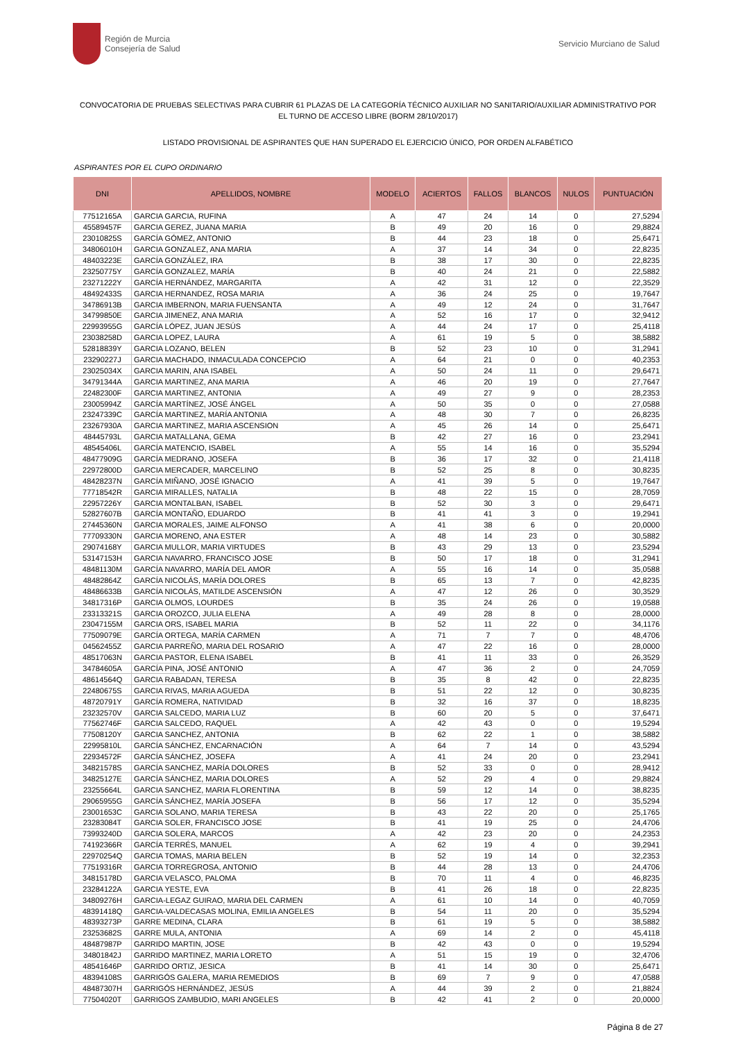Región de Murcia
Consejería de Salud
Servicio Murciano de Salud
CONVOCATORIA DE PRUEBAS SELECTIVAS PARA CUBRIR 61 PLAZAS DE LA CATEGORÍA TÉCNICO AUXILIAR NO SANITARIO/AUXILIAR ADMINISTRATIVO POR EL TURNO DE ACCESO LIBRE (BORM 28/10/2017)
LISTADO PROVISIONAL DE ASPIRANTES QUE HAN SUPERADO EL EJERCICIO ÚNICO, POR ORDEN ALFABÉTICO
ASPIRANTES POR EL CUPO ORDINARIO
| DNI | APELLIDOS, NOMBRE | MODELO | ACIERTOS | FALLOS | BLANCOS | NULOS | PUNTUACIÓN |
| --- | --- | --- | --- | --- | --- | --- | --- |
| 77512165A | GARCIA GARCIA, RUFINA | A | 47 | 24 | 14 | 0 | 27,5294 |
| 45589457F | GARCIA GEREZ, JUANA MARIA | B | 49 | 20 | 16 | 0 | 29,8824 |
| 23010825S | GARCÍA GÓMEZ, ANTONIO | B | 44 | 23 | 18 | 0 | 25,6471 |
| 34806010H | GARCIA GONZALEZ, ANA MARIA | A | 37 | 14 | 34 | 0 | 22,8235 |
| 48403223E | GARCÍA GONZÁLEZ, IRA | B | 38 | 17 | 30 | 0 | 22,8235 |
| 23250775Y | GARCÍA GONZALEZ, MARÍA | B | 40 | 24 | 21 | 0 | 22,5882 |
| 23271222Y | GARCÍA HERNÁNDEZ, MARGARITA | A | 42 | 31 | 12 | 0 | 22,3529 |
| 48492433S | GARCIA HERNANDEZ, ROSA MARIA | A | 36 | 24 | 25 | 0 | 19,7647 |
| 34786913B | GARCIA IMBERNON, MARIA FUENSANTA | A | 49 | 12 | 24 | 0 | 31,7647 |
| 34799850E | GARCIA JIMENEZ, ANA MARIA | A | 52 | 16 | 17 | 0 | 32,9412 |
| 22993955G | GARCÍA LÓPEZ, JUAN JESÚS | A | 44 | 24 | 17 | 0 | 25,4118 |
| 23038258D | GARCIA LOPEZ, LAURA | A | 61 | 19 | 5 | 0 | 38,5882 |
| 52818839Y | GARCIA LOZANO, BELEN | B | 52 | 23 | 10 | 0 | 31,2941 |
| 23290227J | GARCIA MACHADO, INMACULADA CONCEPCIO | A | 64 | 21 | 0 | 0 | 40,2353 |
| 23025034X | GARCIA MARIN, ANA ISABEL | A | 50 | 24 | 11 | 0 | 29,6471 |
| 34791344A | GARCIA MARTINEZ, ANA MARIA | A | 46 | 20 | 19 | 0 | 27,7647 |
| 22482300F | GARCIA MARTINEZ, ANTONIA | A | 49 | 27 | 9 | 0 | 28,2353 |
| 23005994Z | GARCÍA MARTÍNEZ, JOSÉ ÁNGEL | A | 50 | 35 | 0 | 0 | 27,0588 |
| 23247339C | GARCÍA MARTINEZ, MARÍA ANTONIA | A | 48 | 30 | 7 | 0 | 26,8235 |
| 23267930A | GARCIA MARTINEZ, MARIA ASCENSION | A | 45 | 26 | 14 | 0 | 25,6471 |
| 48445793L | GARCIA MATALLANA, GEMA | B | 42 | 27 | 16 | 0 | 23,2941 |
| 48545406L | GARCÍA MATENCIO, ISABEL | A | 55 | 14 | 16 | 0 | 35,5294 |
| 48477909G | GARCÍA MEDRANO, JOSEFA | B | 36 | 17 | 32 | 0 | 21,4118 |
| 22972800D | GARCIA MERCADER, MARCELINO | B | 52 | 25 | 8 | 0 | 30,8235 |
| 48428237N | GARCÍA MIÑANO, JOSÉ IGNACIO | A | 41 | 39 | 5 | 0 | 19,7647 |
| 77718542R | GARCIA MIRALLES, NATALIA | B | 48 | 22 | 15 | 0 | 28,7059 |
| 22957226Y | GARCIA MONTALBAN, ISABEL | B | 52 | 30 | 3 | 0 | 29,6471 |
| 52827607B | GARCÍA MONTAÑO, EDUARDO | B | 41 | 41 | 3 | 0 | 19,2941 |
| 27445360N | GARCIA MORALES, JAIME ALFONSO | A | 41 | 38 | 6 | 0 | 20,0000 |
| 77709330N | GARCIA MORENO, ANA ESTER | A | 48 | 14 | 23 | 0 | 30,5882 |
| 29074168Y | GARCIA MULLOR, MARIA VIRTUDES | B | 43 | 29 | 13 | 0 | 23,5294 |
| 53147153H | GARCIA NAVARRO, FRANCISCO JOSE | B | 50 | 17 | 18 | 0 | 31,2941 |
| 48481130M | GARCÍA NAVARRO, MARÍA DEL AMOR | A | 55 | 16 | 14 | 0 | 35,0588 |
| 48482864Z | GARCÍA NICOLÁS, MARÍA DOLORES | B | 65 | 13 | 7 | 0 | 42,8235 |
| 48486633B | GARCÍA NICOLÁS, MATILDE ASCENSIÓN | A | 47 | 12 | 26 | 0 | 30,3529 |
| 34817316P | GARCIA OLMOS, LOURDES | B | 35 | 24 | 26 | 0 | 19,0588 |
| 23313321S | GARCIA OROZCO, JULIA ELENA | A | 49 | 28 | 8 | 0 | 28,0000 |
| 23047155M | GARCIA ORS, ISABEL MARIA | B | 52 | 11 | 22 | 0 | 34,1176 |
| 77509079E | GARCÍA ORTEGA, MARÍA CARMEN | A | 71 | 7 | 7 | 0 | 48,4706 |
| 04562455Z | GARCIA PARREÑO, MARIA DEL ROSARIO | A | 47 | 22 | 16 | 0 | 28,0000 |
| 48517063N | GARCIA PASTOR, ELENA ISABEL | B | 41 | 11 | 33 | 0 | 26,3529 |
| 34784605A | GARCÍA PINA, JOSÉ ANTONIO | A | 47 | 36 | 2 | 0 | 24,7059 |
| 48614564Q | GARCIA RABADAN, TERESA | B | 35 | 8 | 42 | 0 | 22,8235 |
| 22480675S | GARCIA RIVAS, MARIA AGUEDA | B | 51 | 22 | 12 | 0 | 30,8235 |
| 48720791Y | GARCÍA ROMERA, NATIVIDAD | B | 32 | 16 | 37 | 0 | 18,8235 |
| 23232570V | GARCIA SALCEDO, MARIA LUZ | B | 60 | 20 | 5 | 0 | 37,6471 |
| 77562746F | GARCIA SALCEDO, RAQUEL | A | 42 | 43 | 0 | 0 | 19,5294 |
| 77508120Y | GARCIA SANCHEZ, ANTONIA | B | 62 | 22 | 1 | 0 | 38,5882 |
| 22995810L | GARCÍA SÁNCHEZ, ENCARNACIÓN | A | 64 | 7 | 14 | 0 | 43,5294 |
| 22934572F | GARCÍA SÁNCHEZ, JOSEFA | A | 41 | 24 | 20 | 0 | 23,2941 |
| 34821578S | GARCÍA SANCHEZ, MARÍA DOLORES | B | 52 | 33 | 0 | 0 | 28,9412 |
| 34825127E | GARCÍA SÁNCHEZ, MARIA DOLORES | A | 52 | 29 | 4 | 0 | 29,8824 |
| 23255664L | GARCIA SANCHEZ, MARIA FLORENTINA | B | 59 | 12 | 14 | 0 | 38,8235 |
| 29065955G | GARCÍA SÁNCHEZ, MARÍA JOSEFA | B | 56 | 17 | 12 | 0 | 35,5294 |
| 23001653C | GARCIA SOLANO, MARIA TERESA | B | 43 | 22 | 20 | 0 | 25,1765 |
| 23283084T | GARCIA SOLER, FRANCISCO JOSE | B | 41 | 19 | 25 | 0 | 24,4706 |
| 73993240D | GARCIA SOLERA, MARCOS | A | 42 | 23 | 20 | 0 | 24,2353 |
| 74192366R | GARCÍA TERRÉS, MANUEL | A | 62 | 19 | 4 | 0 | 39,2941 |
| 22970254Q | GARCIA TOMAS, MARIA BELEN | B | 52 | 19 | 14 | 0 | 32,2353 |
| 77519316R | GARCIA TORREGROSA, ANTONIO | B | 44 | 28 | 13 | 0 | 24,4706 |
| 34815178D | GARCIA VELASCO, PALOMA | B | 70 | 11 | 4 | 0 | 46,8235 |
| 23284122A | GARCIA YESTE, EVA | B | 41 | 26 | 18 | 0 | 22,8235 |
| 34809276H | GARCIA-LEGAZ GUIRAO, MARIA DEL CARMEN | A | 61 | 10 | 14 | 0 | 40,7059 |
| 48391418Q | GARCIA-VALDECASAS MOLINA, EMILIA ANGELES | B | 54 | 11 | 20 | 0 | 35,5294 |
| 48393273P | GARRE MEDINA, CLARA | B | 61 | 19 | 5 | 0 | 38,5882 |
| 23253682S | GARRE MULA, ANTONIA | A | 69 | 14 | 2 | 0 | 45,4118 |
| 48487987P | GARRIDO MARTIN, JOSE | B | 42 | 43 | 0 | 0 | 19,5294 |
| 34801842J | GARRIDO MARTINEZ, MARIA LORETO | A | 51 | 15 | 19 | 0 | 32,4706 |
| 48541646P | GARRIDO ORTIZ, JESICA | B | 41 | 14 | 30 | 0 | 25,6471 |
| 48394108S | GARRIGÓS GALERA, MARIA REMEDIOS | B | 69 | 7 | 9 | 0 | 47,0588 |
| 48487307H | GARRIGÓS HERNÁNDEZ, JESÚS | A | 44 | 39 | 2 | 0 | 21,8824 |
| 77504020T | GARRIGOS ZAMBUDIO, MARI ANGELES | B | 42 | 41 | 2 | 0 | 20,0000 |
Página 8 de 27